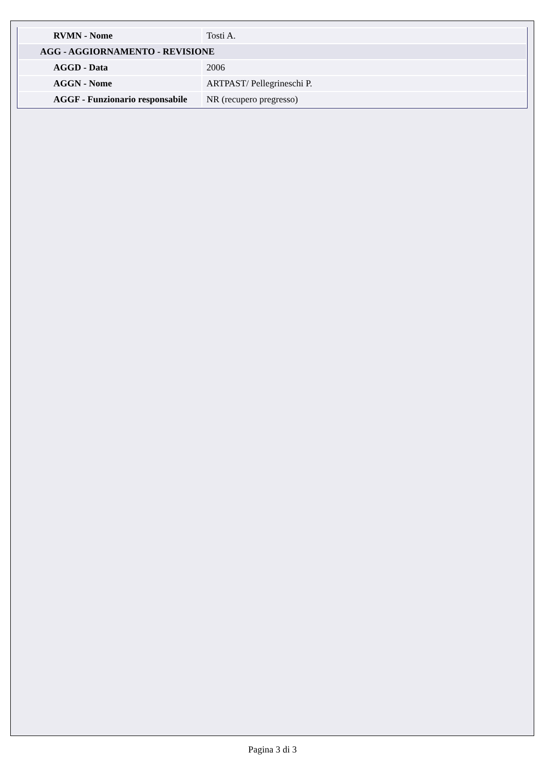| RVMN - Nome | Tosti A. |
| AGG - AGGIORNAMENTO - REVISIONE | |
| AGGD - Data | 2006 |
| AGGN - Nome | ARTPAST/ Pellegrineschi P. |
| AGGF - Funzionario responsabile | NR (recupero pregresso) |
Pagina 3 di 3